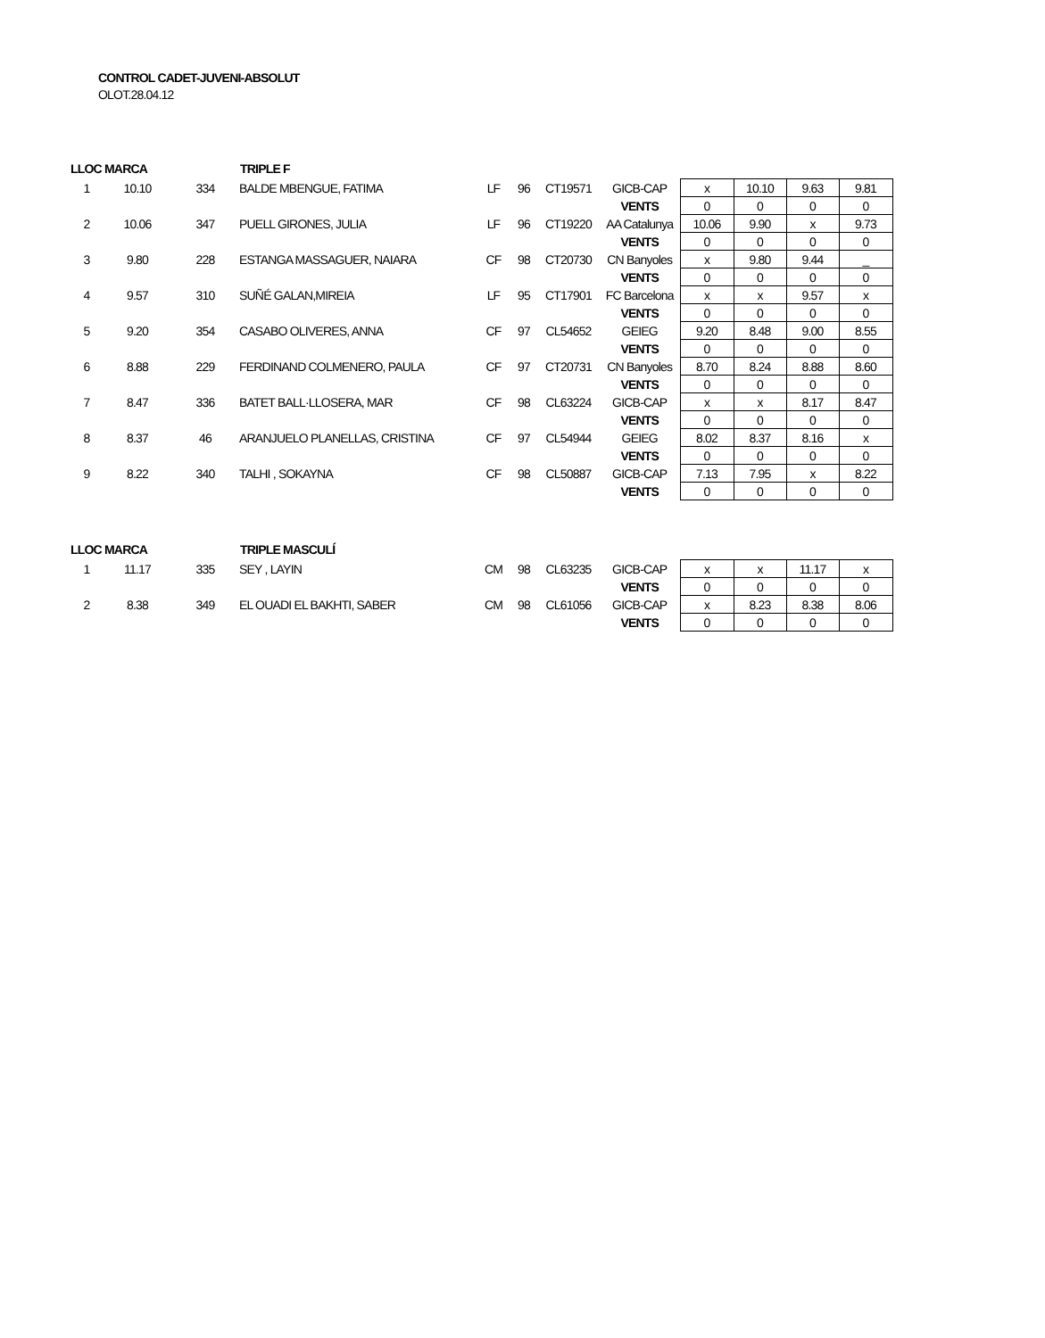CONTROL CADET-JUVENI-ABSOLUT
OLOT.28.04.12
| LLOC | MARCA | | TRIPLE F | | | | | | | | |
| --- | --- | --- | --- | --- | --- | --- | --- | --- | --- | --- | --- |
| 1 | 10.10 | 334 | BALDE MBENGUE, FATIMA | LF | 96 | CT19571 | GICB-CAP | x | 10.10 | 9.63 | 9.81 |
| | | | | | | | VENTS | 0 | 0 | 0 | 0 |
| 2 | 10.06 | 347 | PUELL GIRONES, JULIA | LF | 96 | CT19220 | AA Catalunya | 10.06 | 9.90 | x | 9.73 |
| | | | | | | | VENTS | 0 | 0 | 0 | 0 |
| 3 | 9.80 | 228 | ESTANGA MASSAGUER, NAIARA | CF | 98 | CT20730 | CN Banyoles | x | 9.80 | 9.44 | _ |
| | | | | | | | VENTS | 0 | 0 | 0 | 0 |
| 4 | 9.57 | 310 | SUÑÉ GALAN,MIREIA | LF | 95 | CT17901 | FC Barcelona | x | x | 9.57 | x |
| | | | | | | | VENTS | 0 | 0 | 0 | 0 |
| 5 | 9.20 | 354 | CASABO OLIVERES, ANNA | CF | 97 | CL54652 | GEIEG | 9.20 | 8.48 | 9.00 | 8.55 |
| | | | | | | | VENTS | 0 | 0 | 0 | 0 |
| 6 | 8.88 | 229 | FERDINAND COLMENERO, PAULA | CF | 97 | CT20731 | CN Banyoles | 8.70 | 8.24 | 8.88 | 8.60 |
| | | | | | | | VENTS | 0 | 0 | 0 | 0 |
| 7 | 8.47 | 336 | BATET BALL·LLOSERA, MAR | CF | 98 | CL63224 | GICB-CAP | x | x | 8.17 | 8.47 |
| | | | | | | | VENTS | 0 | 0 | 0 | 0 |
| 8 | 8.37 | 46 | ARANJUELO PLANELLAS, CRISTINA | CF | 97 | CL54944 | GEIEG | 8.02 | 8.37 | 8.16 | x |
| | | | | | | | VENTS | 0 | 0 | 0 | 0 |
| 9 | 8.22 | 340 | TALHI , SOKAYNA | CF | 98 | CL50887 | GICB-CAP | 7.13 | 7.95 | x | 8.22 |
| | | | | | | | VENTS | 0 | 0 | 0 | 0 |
| LLOC | MARCA | | TRIPLE MASCULÍ | | | | | | | | |
| --- | --- | --- | --- | --- | --- | --- | --- | --- | --- | --- | --- |
| 1 | 11.17 | 335 | SEY , LAYIN | CM | 98 | CL63235 | GICB-CAP | x | x | 11.17 | x |
| | | | | | | | VENTS | 0 | 0 | 0 | 0 |
| 2 | 8.38 | 349 | EL OUADI EL BAKHTI, SABER | CM | 98 | CL61056 | GICB-CAP | x | 8.23 | 8.38 | 8.06 |
| | | | | | | | VENTS | 0 | 0 | 0 | 0 |